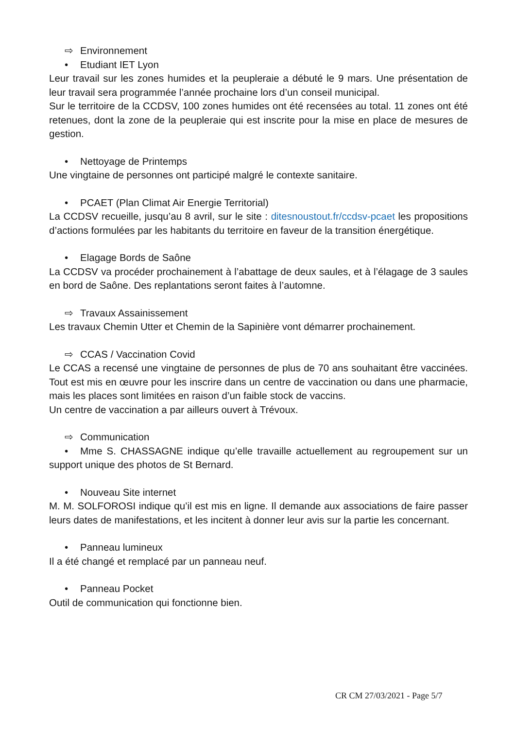⇨ Environnement
• Etudiant IET Lyon
Leur travail sur les zones humides et la peupleraie a débuté le 9 mars. Une présentation de leur travail sera programmée l’année prochaine lors d’un conseil municipal.
Sur le territoire de la CCDSV, 100 zones humides ont été recensées au total. 11 zones ont été retenues, dont la zone de la peupleraie qui est inscrite pour la mise en place de mesures de gestion.
• Nettoyage de Printemps
Une vingtaine de personnes ont participé malgré le contexte sanitaire.
• PCAET (Plan Climat Air Energie Territorial)
La CCDSV recueille, jusqu’au 8 avril, sur le site : ditesnoustout.fr/ccdsv-pcaet les propositions d’actions formulées par les habitants du territoire en faveur de la transition énergétique.
• Elagage Bords de Saône
La CCDSV va procéder prochainement à l’abattage de deux saules, et à l’élagage de 3 saules en bord de Saône. Des replantations seront faites à l’automne.
⇨ Travaux Assainissement
Les travaux Chemin Utter et Chemin de la Sapinière vont démarrer prochainement.
⇨ CCAS / Vaccination Covid
Le CCAS a recensé une vingtaine de personnes de plus de 70 ans souhaitant être vaccinées. Tout est mis en œuvre pour les inscrire dans un centre de vaccination ou dans une pharmacie, mais les places sont limitées en raison d’un faible stock de vaccins.
Un centre de vaccination a par ailleurs ouvert à Trévoux.
⇨ Communication
• Mme S. CHASSAGNE indique qu’elle travaille actuellement au regroupement sur un support unique des photos de St Bernard.
• Nouveau Site internet
M. M. SOLFOROSI indique qu’il est mis en ligne. Il demande aux associations de faire passer leurs dates de manifestations, et les incitent à donner leur avis sur la partie les concernant.
• Panneau lumineux
Il a été changé et remplacé par un panneau neuf.
• Panneau Pocket
Outil de communication qui fonctionne bien.
CR CM 27/03/2021 - Page 5/7